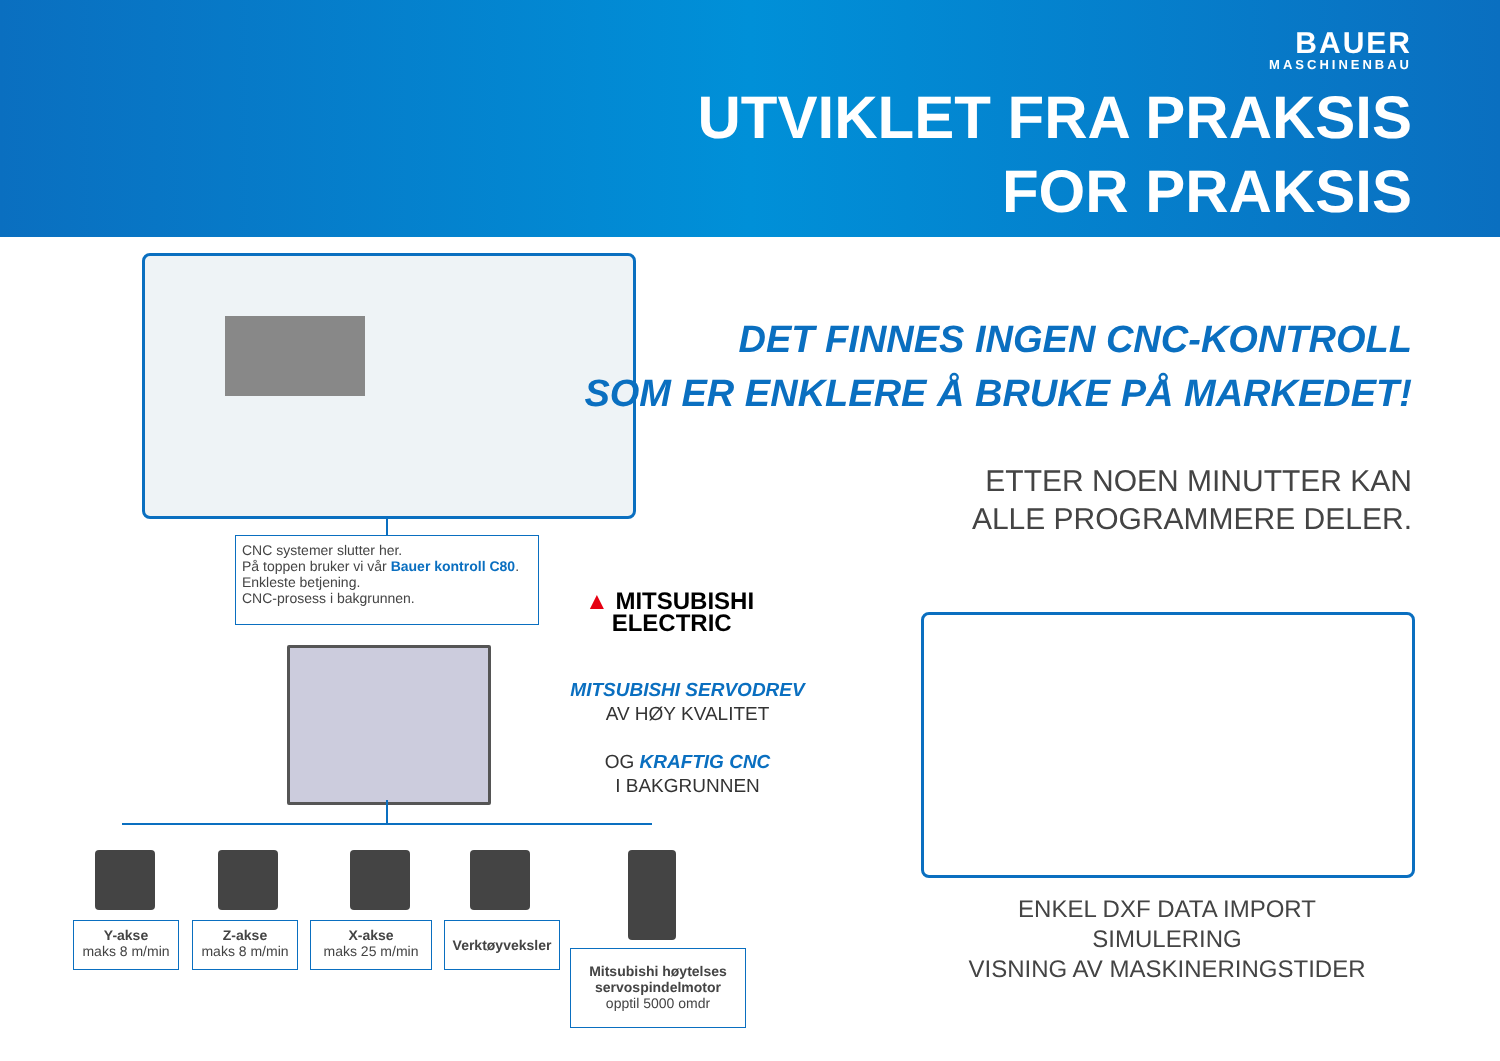BAUER
MASCHINENBAU
UTVIKLET FRA PRAKSIS
FOR PRAKSIS
CNC systemer slutter her.
På toppen bruker vi vår Bauer kontroll C80.
Enkleste betjening.
CNC-prosess i bakgrunnen.
Y-akse
maks 8 m/min
Z-akse
maks 8 m/min
X-akse
maks 25 m/min
Verktøyveksler
Mitsubishi høytelses servospindelmotor
opptil 5000 omdr
▲ MITSUBISHI
ELECTRIC
MITSUBISHI SERVODREV
AV HØY KVALITET
OG KRAFTIG CNC
I BAKGRUNNEN
DET FINNES INGEN CNC-KONTROLL
SOM ER ENKLERE Å BRUKE PÅ MARKEDET!
ETTER NOEN MINUTTER KAN
ALLE PROGRAMMERE DELER.
ENKEL DXF DATA IMPORT
SIMULERING
VISNING AV MASKINERINGSTIDER